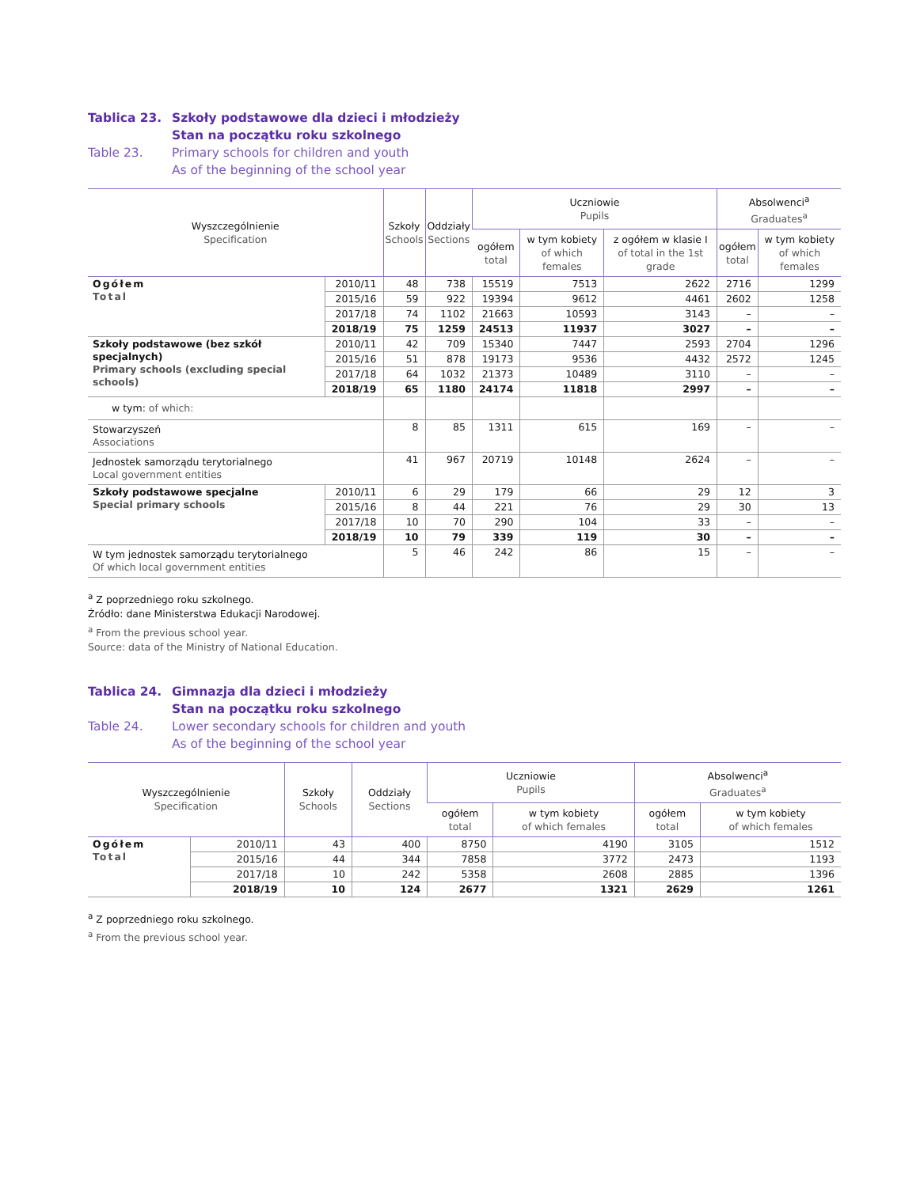Tablica 23. Szkoły podstawowe dla dzieci i młodzieży
Stan na początku roku szkolnego
Table 23. Primary schools for children and youth
As of the beginning of the school year
| Wyszczególnienie Specification | | Szkoły Schools | Oddziały Sections | Uczniowie Pupils | | | Absolwenci<sup>a</sup> Graduates<sup>a</sup> | |
| --- | --- | --- | --- | --- | --- | --- | --- | --- |
| | | | | ogółem total | w tym kobiety of which females | z ogółem w klasie I of total in the 1st grade | ogółem total | w tym kobiety of which females |
| Ogółem Total | 2010/11 | 48 | 738 | 15519 | 7513 | 2622 | 2716 | 1299 |
| | 2015/16 | 59 | 922 | 19394 | 9612 | 4461 | 2602 | 1258 |
| | 2017/18 | 74 | 1102 | 21663 | 10593 | 3143 | – | – |
| | 2018/19 | 75 | 1259 | 24513 | 11937 | 3027 | – | – |
| Szkoły podstawowe (bez szkół specjalnych) Primary schools (excluding special schools) | 2010/11 | 42 | 709 | 15340 | 7447 | 2593 | 2704 | 1296 |
| | 2015/16 | 51 | 878 | 19173 | 9536 | 4432 | 2572 | 1245 |
| | 2017/18 | 64 | 1032 | 21373 | 10489 | 3110 | – | – |
| | 2018/19 | 65 | 1180 | 24174 | 11818 | 2997 | – | – |
| w tym: of which: | | | | | | | | |
| Stowarzyszeń Associations | | 8 | 85 | 1311 | 615 | 169 | – | – |
| Jednostek samorządu terytorialnego Local government entities | | 41 | 967 | 20719 | 10148 | 2624 | – | – |
| Szkoły podstawowe specjalne Special primary schools | 2010/11 | 6 | 29 | 179 | 66 | 29 | 12 | 3 |
| | 2015/16 | 8 | 44 | 221 | 76 | 29 | 30 | 13 |
| | 2017/18 | 10 | 70 | 290 | 104 | 33 | – | – |
| | 2018/19 | 10 | 79 | 339 | 119 | 30 | – | – |
| W tym jednostek samorządu terytorialnego Of which local government entities | | 5 | 46 | 242 | 86 | 15 | – | – |
<sup>a</sup> Z poprzedniego roku szkolnego.
Źródło: dane Ministerstwa Edukacji Narodowej.
<sup>a</sup> From the previous school year.
Source: data of the Ministry of National Education.
Tablica 24. Gimnazja dla dzieci i młodzieży
Stan na początku roku szkolnego
Table 24. Lower secondary schools for children and youth
As of the beginning of the school year
| Wyszczególnienie Specification | | Szkoły Schools | Oddziały Sections | Uczniowie Pupils | | Absolwenci<sup>a</sup> Graduates<sup>a</sup> | |
| --- | --- | --- | --- | --- | --- | --- | --- |
| | | | | ogółem total | w tym kobiety of which females | ogółem total | w tym kobiety of which females |
| Ogółem Total | 2010/11 | 43 | 400 | 8750 | 4190 | 3105 | 1512 |
| | 2015/16 | 44 | 344 | 7858 | 3772 | 2473 | 1193 |
| | 2017/18 | 10 | 242 | 5358 | 2608 | 2885 | 1396 |
| | 2018/19 | 10 | 124 | 2677 | 1321 | 2629 | 1261 |
<sup>a</sup> Z poprzedniego roku szkolnego.
<sup>a</sup> From the previous school year.